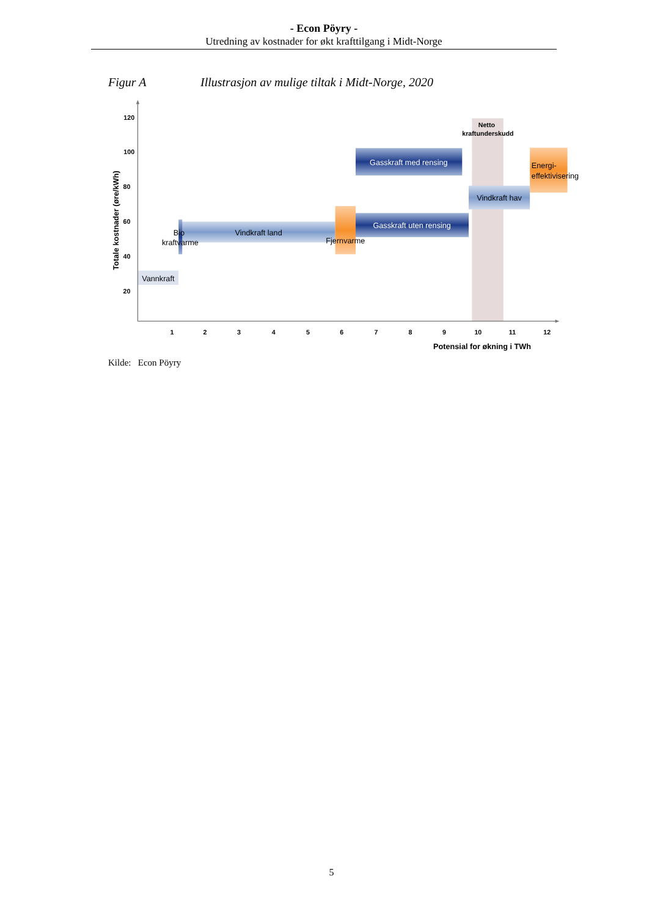- Econ Pöyry -
Utredning av kostnader for økt krafttilgang i Midt-Norge
Figur A Illustrasjon av mulige tiltak i Midt-Norge, 2020
120
100
80
60
40
20
1
2
3
4
5
6
7
8
9
10
11
12
Potensial for økning i TWh
Totale kostnader (øre/kWh)
Netto
kraftunderskudd
Gasskraft med rensing
Vindkraft hav
Gasskraft uten rensing
Vindkraft land
Fjernvarme
Bio
kraftvarme
Vannkraft
Energi-
effektivisering
Kilde: Econ Pöyry
5